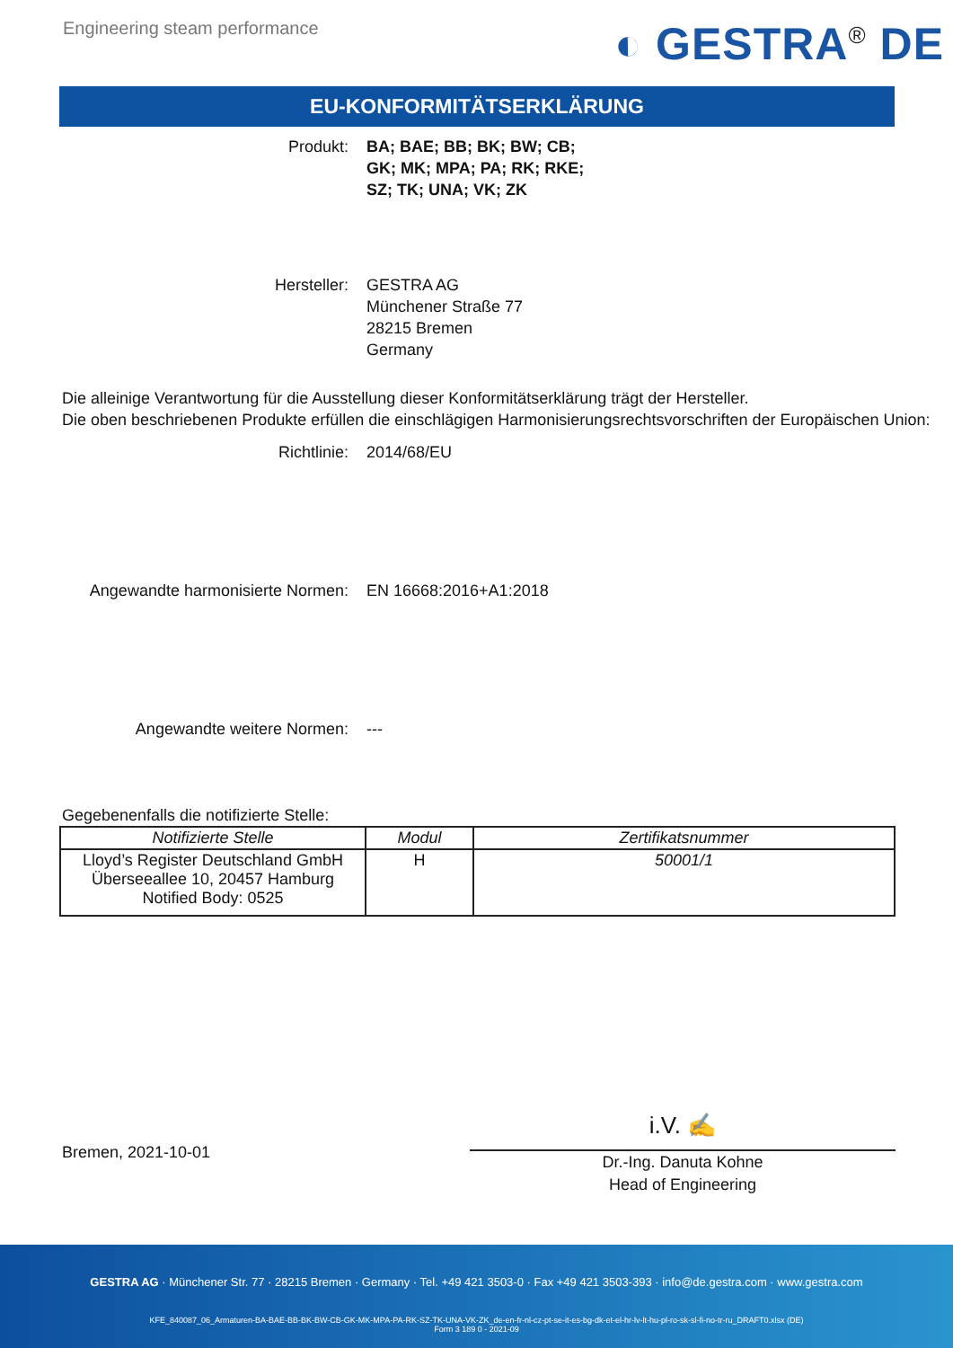Engineering steam performance
◐ GESTRA<sup>®</sup> DE
EU-KONFORMITÄTSERKLÄRUNG
Produkt: BA; BAE; BB; BK; BW; CB;
GK; MK; MPA; PA; RK; RKE;
SZ; TK; UNA; VK; ZK
Hersteller: GESTRA AG
Münchener Straße 77
28215 Bremen
Germany
Die alleinige Verantwortung für die Ausstellung dieser Konformitätserklärung trägt der Hersteller.
Die oben beschriebenen Produkte erfüllen die einschlägigen Harmonisierungsrechtsvorschriften der Europäischen Union:
Richtlinie: 2014/68/EU
Angewandte harmonisierte Normen: EN 16668:2016+A1:2018
Angewandte weitere Normen: ---
Gegebenenfalls die notifizierte Stelle:
| Notifizierte Stelle | Modul | Zertifikatsnummer |
| --- | --- | --- |
| Lloyd’s Register Deutschland GmbH Überseeallee 10, 20457 Hamburg Notified Body: 0525 | H | 50001/1 |
Bremen, 2021-10-01
i.V. ✍
Dr.-Ing. Danuta Kohne
Head of Engineering
GESTRA AG · Münchener Str. 77 · 28215 Bremen · Germany · Tel. +49 421 3503-0 · Fax +49 421 3503-393 · info@de.gestra.com · www.gestra.com
KFE_840087_06_Armaturen-BA-BAE-BB-BK-BW-CB-GK-MK-MPA-PA-RK-SZ-TK-UNA-VK-ZK_de-en-fr-nl-cz-pt-se-it-es-bg-dk-et-el-hr-lv-lt-hu-pl-ro-sk-sl-fi-no-tr-ru_DRAFT0.xlsx (DE)
Form 3 189 0 - 2021-09